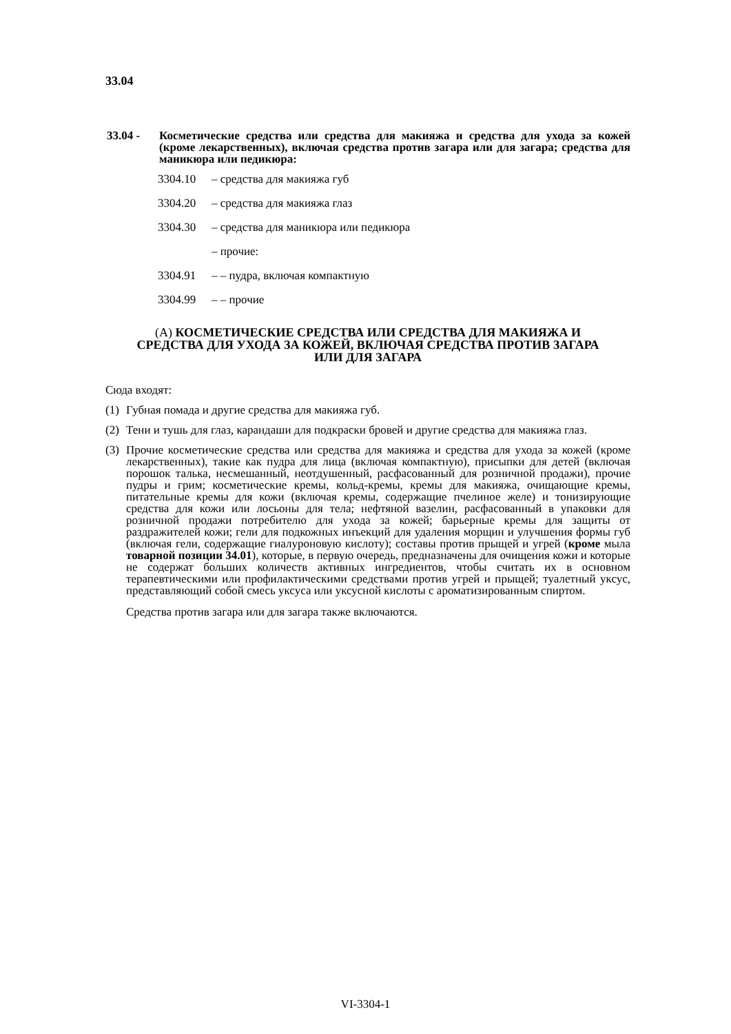33.04
33.04 - Косметические средства или средства для макияжа и средства для ухода за кожей (кроме лекарственных), включая средства против загара или для загара; средства для маникюра или педикюра:
3304.10 – средства для макияжа губ
3304.20 – средства для макияжа глаз
3304.30 – средства для маникюра или педикюра
– прочие:
3304.91 – – пудра, включая компактную
3304.99 – – прочие
(A) КОСМЕТИЧЕСКИЕ СРЕДСТВА ИЛИ СРЕДСТВА ДЛЯ МАКИЯЖА И СРЕДСТВА ДЛЯ УХОДА ЗА КОЖЕЙ, ВКЛЮЧАЯ СРЕДСТВА ПРОТИВ ЗАГАРА ИЛИ ДЛЯ ЗАГАРА
Сюда входят:
(1) Губная помада и другие средства для макияжа губ.
(2) Тени и тушь для глаз, карандаши для подкраски бровей и другие средства для макияжа глаз.
(3) Прочие косметические средства или средства для макияжа и средства для ухода за кожей (кроме лекарственных), такие как пудра для лица (включая компактную), присыпки для детей (включая порошок талька, несмешанный, неотдушенный, расфасованный для розничной продажи), прочие пудры и грим; косметические кремы, кольд-кремы, кремы для макияжа, очищающие кремы, питательные кремы для кожи (включая кремы, содержащие пчелиное желе) и тонизирующие средства для кожи или лосьоны для тела; нефтяной вазелин, расфасованный в упаковки для розничной продажи потребителю для ухода за кожей; барьерные кремы для защиты от раздражителей кожи; гели для подкожных инъекций для удаления морщин и улучшения формы губ (включая гели, содержащие гиалуроновую кислоту); составы против прыщей и угрей (кроме мыла товарной позиции 34.01), которые, в первую очередь, предназначены для очищения кожи и которые не содержат больших количеств активных ингредиентов, чтобы считать их в основном терапевтическими или профилактическими средствами против угрей и прыщей; туалетный уксус, представляющий собой смесь уксуса или уксусной кислоты с ароматизированным спиртом.
Средства против загара или для загара также включаются.
VI-3304-1